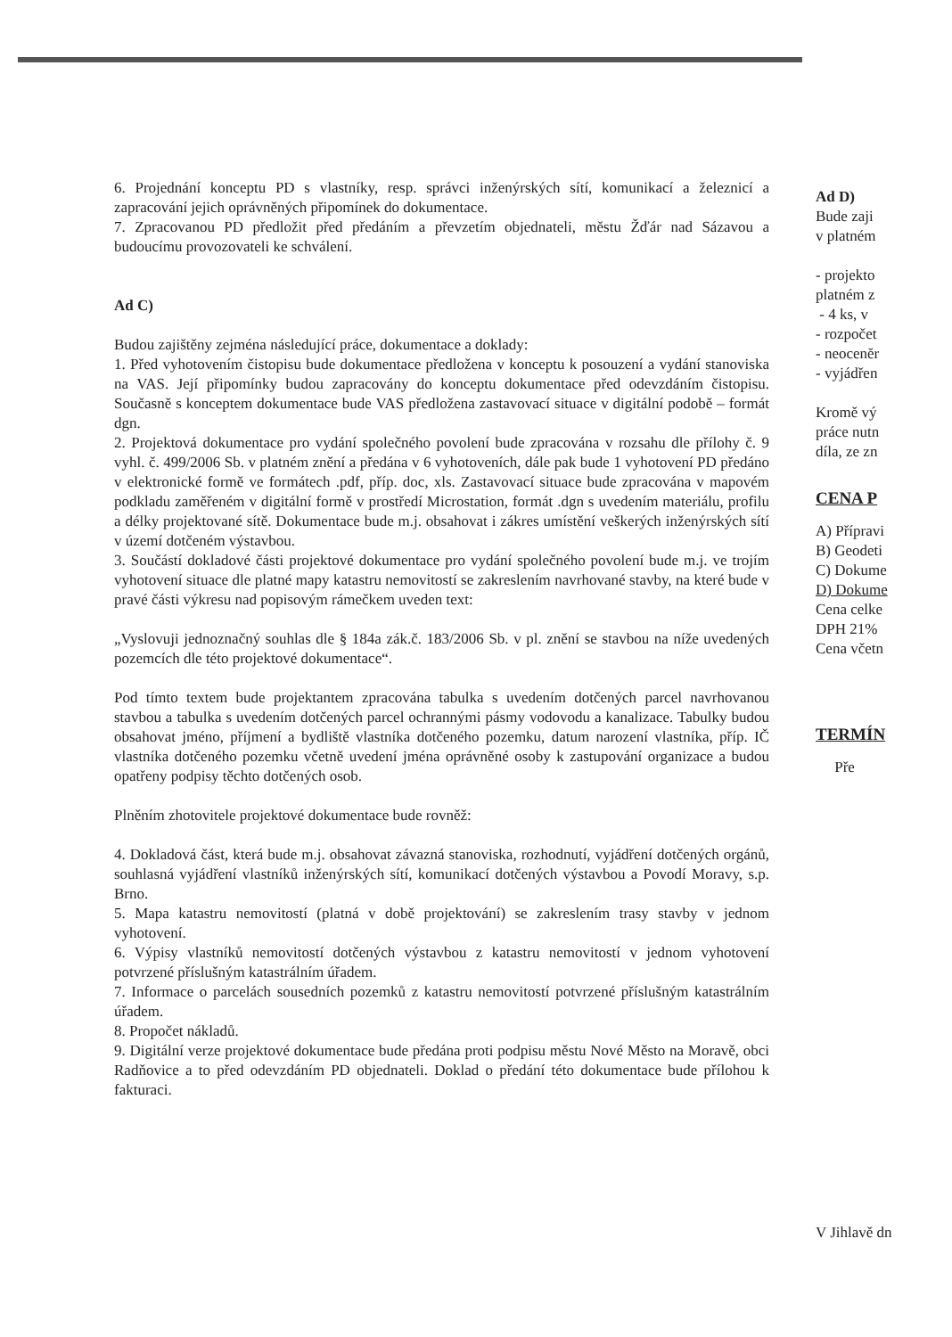6. Projednání konceptu PD s vlastníky, resp. správci inženýrských sítí, komunikací a železnicí a zapracování jejich oprávněných připomínek do dokumentace.
7. Zpracovanou PD předložit před předáním a převzetím objednateli, městu Žďár nad Sázavou a budoucímu provozovateli ke schválení.
Ad C)
Budou zajištěny zejména následující práce, dokumentace a doklady:
1. Před vyhotovením čistopisu bude dokumentace předložena v konceptu k posouzení a vydání stanoviska na VAS. Její připomínky budou zapracovány do konceptu dokumentace před odevzdáním čistopisu. Současně s konceptem dokumentace bude VAS předložena zastavovací situace v digitální podobě – formát dgn.
2. Projektová dokumentace pro vydání společného povolení bude zpracována v rozsahu dle přílohy č. 9 vyhl. č. 499/2006 Sb. v platném znění a předána v 6 vyhotoveních, dále pak bude 1 vyhotovení PD předáno v elektronické formě ve formátech .pdf, příp. doc, xls. Zastavovací situace bude zpracována v mapovém podkladu zaměřeném v digitální formě v prostředí Microstation, formát .dgn s uvedením materiálu, profilu a délky projektované sítě. Dokumentace bude m.j. obsahovat i zákres umístění veškerých inženýrských sítí v území dotčeném výstavbou.
3. Součástí dokladové části projektové dokumentace pro vydání společného povolení bude m.j. ve trojím vyhotovení situace dle platné mapy katastru nemovitostí se zakreslením navrhované stavby, na které bude v pravé části výkresu nad popisovým rámečkem uveden text:
„Vyslovuji jednoznačný souhlas dle § 184a zák.č. 183/2006 Sb. v pl. znění se stavbou na níže uvedených pozemcích dle této projektové dokumentace“.
Pod tímto textem bude projektantem zpracována tabulka s uvedením dotčených parcel navrhovanou stavbou a tabulka s uvedením dotčených parcel ochrannými pásmy vodovodu a kanalizace. Tabulky budou obsahovat jméno, příjmení a bydliště vlastníka dotčeného pozemku, datum narození vlastníka, příp. IČ vlastníka dotčeného pozemku včetně uvedení jména oprávněné osoby k zastupování organizace a budou opatřeny podpisy těchto dotčených osob.
Plněním zhotovitele projektové dokumentace bude rovněž:
4. Dokladová část, která bude m.j. obsahovat závazná stanoviska, rozhodnutí, vyjádření dotčených orgánů, souhlasná vyjádření vlastníků inženýrských sítí, komunikací dotčených výstavbou a Povodí Moravy, s.p. Brno.
5. Mapa katastru nemovitostí (platná v době projektování) se zakreslením trasy stavby v jednom vyhotovení.
6. Výpisy vlastníků nemovitostí dotčených výstavbou z katastru nemovitostí v jednom vyhotovení potvrzené příslušným katastrálním úřadem.
7. Informace o parcelách sousedních pozemků z katastru nemovitostí potvrzené příslušným katastrálním úřadem.
8. Propočet nákladů.
9. Digitální verze projektové dokumentace bude předána proti podpisu městu Nové Město na Moravě, obci Radňovice a to před odevzdáním PD objednateli. Doklad o předání této dokumentace bude přílohou k fakturaci.
Ad D)
Bude zaji
v platném
- projekto
platném z
- 4 ks, v
- rozpočet
- neocenĕr
- vyjádřen
Kromě vý
práce nutn
díla, ze zn
CENA P
A) Přípravi
B) Geodeti
C) Dokume
D) Dokume
Cena celke
DPH 21%
Cena včetn
TERMÍN
Pře
V Jihlavě dn